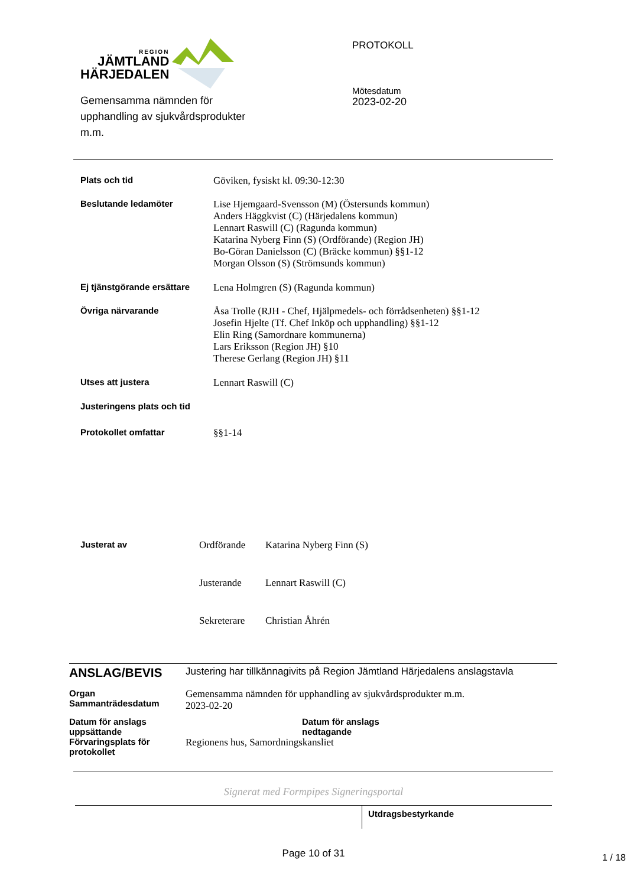REGION
JÄMTLAND
HÄRJEDALEN
Gemensamma nämnden för
upphandling av sjukvårdsprodukter
m.m.
PROTOKOLL
Mötesdatum
2023-02-20
| Plats och tid | Göviken, fysiskt kl. 09:30-12:30 |
| Beslutande ledamöter | Lise Hjemgaard-Svensson (M) (Östersunds kommun) Anders Häggkvist (C) (Härjedalens kommun) Lennart Raswill (C) (Ragunda kommun) Katarina Nyberg Finn (S) (Ordförande) (Region JH) Bo-Göran Danielsson (C) (Bräcke kommun) §§1-12 Morgan Olsson (S) (Strömsunds kommun) |
| Ej tjänstgörande ersättare | Lena Holmgren (S) (Ragunda kommun) |
| Övriga närvarande | Åsa Trolle (RJH - Chef, Hjälpmedels- och förrådsenheten) §§1-12 Josefin Hjelte (Tf. Chef Inköp och upphandling) §§1-12 Elin Ring (Samordnare kommunerna) Lars Eriksson (Region JH) §10 Therese Gerlang (Region JH) §11 |
| Utses att justera | Lennart Raswill (C) |
| Justeringens plats och tid | |
| Protokollet omfattar | §§1-14 |
| Justerat av | Ordförande | Katarina Nyberg Finn (S) |
| | Justerande | Lennart Raswill (C) |
| | Sekreterare | Christian Åhrén |
| ANSLAG/BEVIS | Justering har tillkännagivits på Region Jämtland Härjedalens anslagstavla | |
| Organ Sammanträdesdatum | Gemensamma nämnden för upphandling av sjukvårdsprodukter m.m. 2023-02-20 | |
| Datum för anslags uppsättande | | Datum för anslags nedtagande |
| Förvaringsplats för protokollet | Regionens hus, Samordningskansliet | |
Signerat med Formpipes Signeringsportal
Utdragsbestyrkande
Page 10 of 31
1 / 18